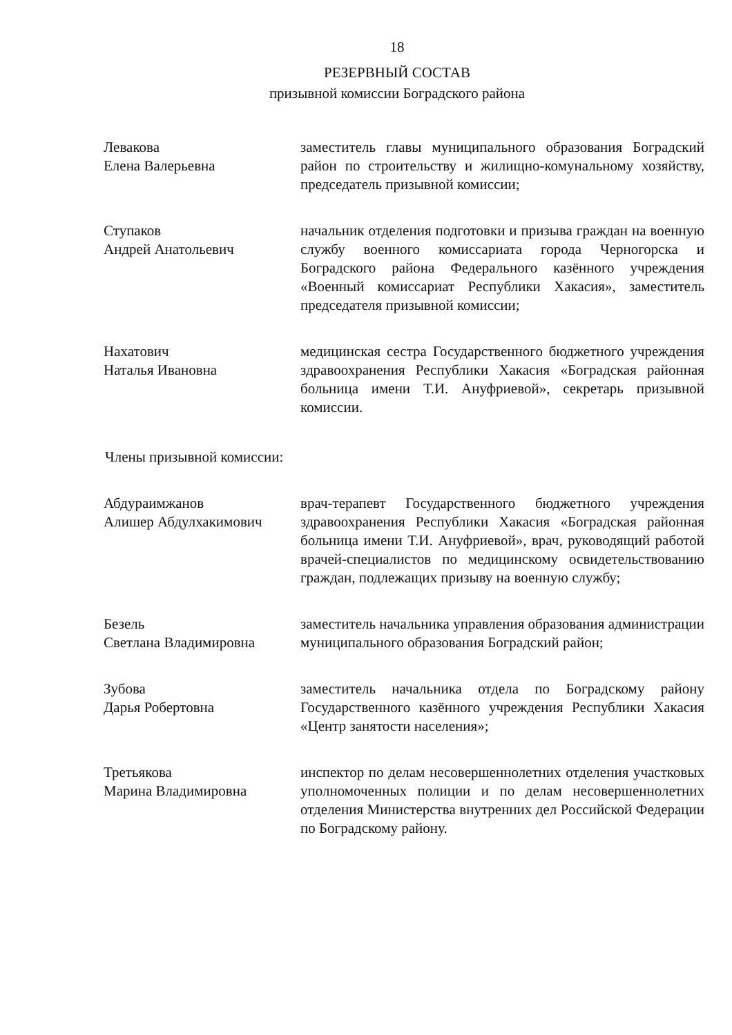18
РЕЗЕРВНЫЙ СОСТАВ
призывной комиссии Боградского района
Левакова
Елена Валерьевна
заместитель главы муниципального образования Боградский район по строительству и жилищно-комунальному хозяйству, председатель призывной комиссии;
Ступаков
Андрей Анатольевич
начальник отделения подготовки и призыва граждан на военную службу военного комиссариата города Черногорска и Боградского района Федерального казённого учреждения «Военный комиссариат Республики Хакасия», заместитель председателя призывной комиссии;
Нахатович
Наталья Ивановна
медицинская сестра Государственного бюджетного учреждения здравоохранения Республики Хакасия «Боградская районная больница имени Т.И. Ануфриевой», секретарь призывной комиссии.
Члены призывной комиссии:
Абдураимжанов
Алишер Абдулхакимович
врач-терапевт Государственного бюджетного учреждения здравоохранения Республики Хакасия «Боградская районная больница имени Т.И. Ануфриевой», врач, руководящий работой врачей-специалистов по медицинскому освидетельствованию граждан, подлежащих призыву на военную службу;
Безель
Светлана Владимировна
заместитель начальника управления образования администрации муниципального образования Боградский район;
Зубова
Дарья Робертовна
заместитель начальника отдела по Боградскому району Государственного казённого учреждения Республики Хакасия «Центр занятости населения»;
Третьякова
Марина Владимировна
инспектор по делам несовершеннолетних отделения участковых уполномоченных полиции и по делам несовершеннолетних отделения Министерства внутренних дел Российской Федерации по Боградскому району.